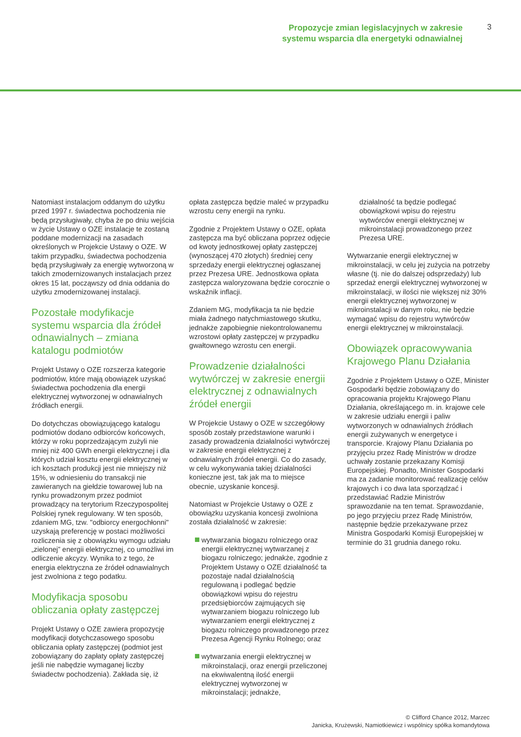Propozycje zmian legislacyjnych w zakresie
systemu wsparcia dla energetyki odnawialnej
3
Natomiast instalacjom oddanym do użytku przed 1997 r. świadectwa pochodzenia nie będą przysługiwały, chyba że po dniu wejścia w życie Ustawy o OZE instalacje te zostaną poddane modernizacji na zasadach określonych w Projekcie Ustawy o OZE. W takim przypadku, świadectwa pochodzenia będą przysługiwały za energię wytworzoną w takich zmodernizowanych instalacjach przez okres 15 lat, począwszy od dnia oddania do użytku zmodernizowanej instalacji.
Pozostałe modyfikacje systemu wsparcia dla źródeł odnawialnych – zmiana katalogu podmiotów
Projekt Ustawy o OZE rozszerza kategorie podmiotów, które mają obowiązek uzyskać świadectwa pochodzenia dla energii elektrycznej wytworzonej w odnawialnych źródłach energii.
Do dotychczas obowiązującego katalogu podmiotów dodano odbiorców końcowych, którzy w roku poprzedzającym zużyli nie mniej niż 400 GWh energii elektrycznej i dla których udział kosztu energii elektrycznej w ich kosztach produkcji jest nie mniejszy niż 15%, w odniesieniu do transakcji nie zawieranych na giełdzie towarowej lub na rynku prowadzonym przez podmiot prowadzący na terytorium Rzeczypospolitej Polskiej rynek regulowany. W ten sposób, zdaniem MG, tzw. "odbiorcy energochłonni" uzyskają preferencję w postaci możliwości rozliczenia się z obowiązku wymogu udziału „zielonej” energii elektrycznej, co umożliwi im odliczenie akcyzy. Wynika to z tego, że energia elektryczna ze źródeł odnawialnych jest zwolniona z tego podatku.
Modyfikacja sposobu obliczania opłaty zastępczej
Projekt Ustawy o OZE zawiera propozycję modyfikacji dotychczasowego sposobu obliczania opłaty zastępczej (podmiot jest zobowiązany do zapłaty opłaty zastępczej jeśli nie nabędzie wymaganej liczby świadectw pochodzenia). Zakłada się, iż
opłata zastępcza będzie maleć w przypadku wzrostu ceny energii na rynku.
Zgodnie z Projektem Ustawy o OZE, opłata zastępcza ma być obliczana poprzez odjęcie od kwoty jednostkowej opłaty zastępczej (wynoszącej 470 złotych) średniej ceny sprzedaży energii elektrycznej ogłaszanej przez Prezesa URE. Jednostkowa opłata zastępcza waloryzowana będzie corocznie o wskaźnik inflacji.
Zdaniem MG, modyfikacja ta nie będzie miała żadnego natychmiastowego skutku, jednakże zapobiegnie niekontrolowanemu wzrostowi opłaty zastępczej w przypadku gwałtownego wzrostu cen energii.
Prowadzenie działalności wytwórczej w zakresie energii elektrycznej z odnawialnych źródeł energii
W Projekcie Ustawy o OZE w szczegółowy sposób zostały przedstawione warunki i zasady prowadzenia działalności wytwórczej w zakresie energii elektrycznej z odnawialnych źródeł energii. Co do zasady, w celu wykonywania takiej działalności konieczne jest, tak jak ma to miejsce obecnie, uzyskanie koncesji.
Natomiast w Projekcie Ustawy o OZE z obowiązku uzyskania koncesji zwolniona została działalność w zakresie:
wytwarzania biogazu rolniczego oraz energii elektrycznej wytwarzanej z biogazu rolniczego; jednakże, zgodnie z Projektem Ustawy o OZE działalność ta pozostaje nadal działalnością regulowaną i podlegać będzie obowiązkowi wpisu do rejestru przedsiębiorców zajmujących się wytwarzaniem biogazu rolniczego lub wytwarzaniem energii elektrycznej z biogazu rolniczego prowadzonego przez Prezesa Agencji Rynku Rolnego; oraz
wytwarzania energii elektrycznej w mikroinstalacji, oraz energii przeliczonej na ekwiwalentną ilość energii elektrycznej wytworzonej w mikroinstalacji; jednakże,
działalność ta będzie podlegać obowiązkowi wpisu do rejestru wytwórców energii elektrycznej w mikroinstalacji prowadzonego przez Prezesa URE.
Wytwarzanie energii elektrycznej w mikroinstalacji, w celu jej zużycia na potrzeby własne (tj. nie do dalszej odsprzedaży) lub sprzedaż energii elektrycznej wytworzonej w mikroinstalacji, w ilości nie większej niż 30% energii elektrycznej wytworzonej w mikroinstalacji w danym roku, nie będzie wymagać wpisu do rejestru wytwórców energii elektrycznej w mikroinstalacji.
Obowiązek opracowywania Krajowego Planu Działania
Zgodnie z Projektem Ustawy o OZE, Minister Gospodarki będzie zobowiązany do opracowania projektu Krajowego Planu Działania, określającego m. in. krajowe cele w zakresie udziału energii i paliw wytworzonych w odnawialnych źródłach energii zużywanych w energetyce i transporcie. Krajowy Planu Działania po przyjęciu przez Radę Ministrów w drodze uchwały zostanie przekazany Komisji Europejskiej. Ponadto, Minister Gospodarki ma za zadanie monitorować realizację celów krajowych i co dwa lata sporządzać i przedstawiać Radzie Ministrów sprawozdanie na ten temat. Sprawozdanie, po jego przyjęciu przez Radę Ministrów, następnie będzie przekazywane przez Ministra Gospodarki Komisji Europejskiej w terminie do 31 grudnia danego roku.
© Clifford Chance 2012, Marzec
Janicka, Krużewski, Namiotkiewicz i wspólnicy spółka komandytowa